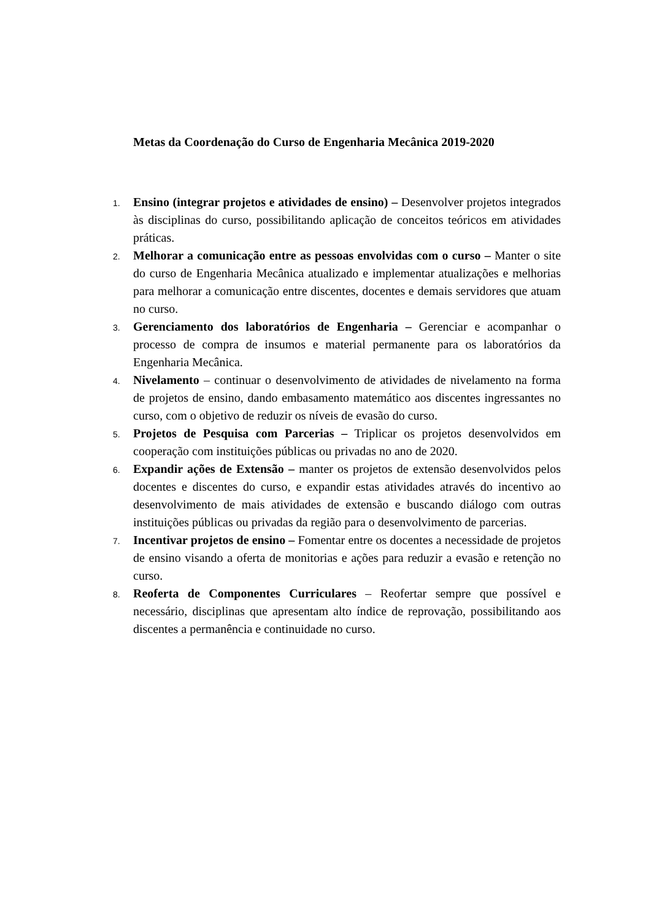Metas da Coordenação do Curso de Engenharia Mecânica 2019-2020
1.
Ensino (integrar projetos e atividades de ensino) – Desenvolver projetos integrados às disciplinas do curso, possibilitando aplicação de conceitos teóricos em atividades práticas.
2.
Melhorar a comunicação entre as pessoas envolvidas com o curso – Manter o site do curso de Engenharia Mecânica atualizado e implementar atualizações e melhorias para melhorar a comunicação entre discentes, docentes e demais servidores que atuam no curso.
3.
Gerenciamento dos laboratórios de Engenharia – Gerenciar e acompanhar o processo de compra de insumos e material permanente para os laboratórios da Engenharia Mecânica.
4.
Nivelamento – continuar o desenvolvimento de atividades de nivelamento na forma de projetos de ensino, dando embasamento matemático aos discentes ingressantes no curso, com o objetivo de reduzir os níveis de evasão do curso.
5.
Projetos de Pesquisa com Parcerias – Triplicar os projetos desenvolvidos em cooperação com instituições públicas ou privadas no ano de 2020.
6.
Expandir ações de Extensão – manter os projetos de extensão desenvolvidos pelos docentes e discentes do curso, e expandir estas atividades através do incentivo ao desenvolvimento de mais atividades de extensão e buscando diálogo com outras instituições públicas ou privadas da região para o desenvolvimento de parcerias.
7.
Incentivar projetos de ensino – Fomentar entre os docentes a necessidade de projetos de ensino visando a oferta de monitorias e ações para reduzir a evasão e retenção no curso.
8.
Reoferta de Componentes Curriculares – Reofertar sempre que possível e necessário, disciplinas que apresentam alto índice de reprovação, possibilitando aos discentes a permanência e continuidade no curso.